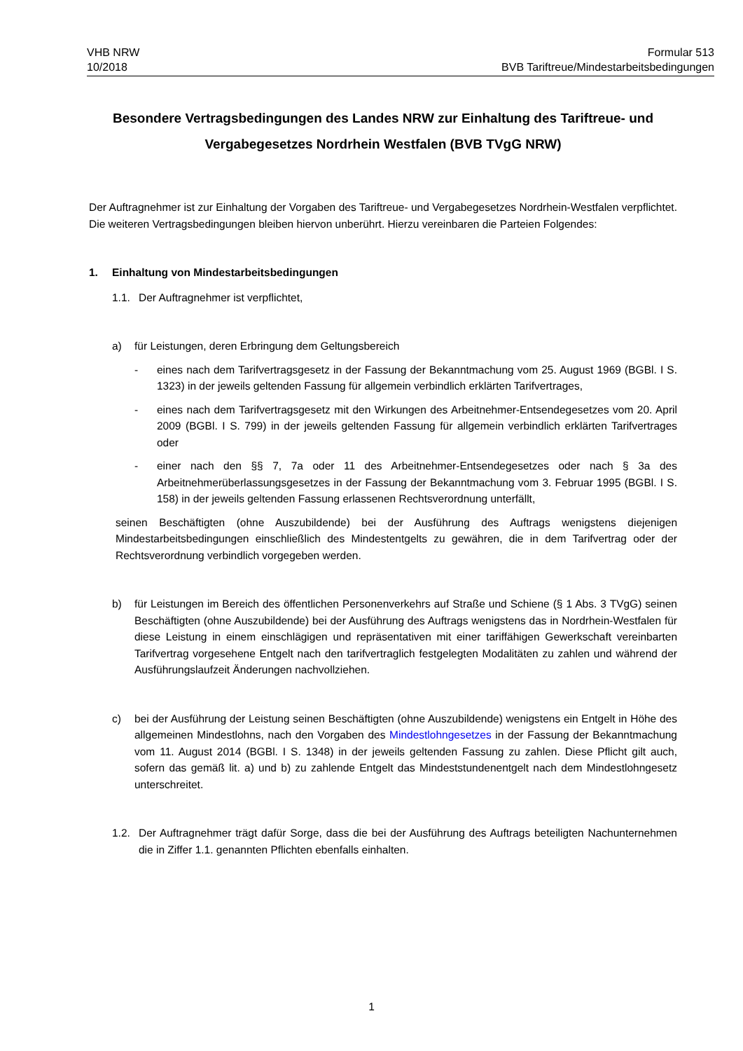VHB NRW
10/2018
Formular 513
BVB Tariftreue/Mindestarbeitsbedingungen
Besondere Vertragsbedingungen des Landes NRW zur Einhaltung des Tariftreue- und Vergabegesetzes Nordrhein Westfalen (BVB TVgG NRW)
Der Auftragnehmer ist zur Einhaltung der Vorgaben des Tariftreue- und Vergabegesetzes Nordrhein-Westfalen verpflichtet. Die weiteren Vertragsbedingungen bleiben hiervon unberührt. Hierzu vereinbaren die Parteien Folgendes:
1. Einhaltung von Mindestarbeitsbedingungen
1.1. Der Auftragnehmer ist verpflichtet,
a) für Leistungen, deren Erbringung dem Geltungsbereich
- eines nach dem Tarifvertragsgesetz in der Fassung der Bekanntmachung vom 25. August 1969 (BGBl. I S. 1323) in der jeweils geltenden Fassung für allgemein verbindlich erklärten Tarifvertrages,
- eines nach dem Tarifvertragsgesetz mit den Wirkungen des Arbeitnehmer-Entsendegesetzes vom 20. April 2009 (BGBl. I S. 799) in der jeweils geltenden Fassung für allgemein verbindlich erklärten Tarifvertrages oder
- einer nach den §§ 7, 7a oder 11 des Arbeitnehmer-Entsendegesetzes oder nach § 3a des Arbeitnehmerüberlassungsgesetzes in der Fassung der Bekanntmachung vom 3. Februar 1995 (BGBl. I S. 158) in der jeweils geltenden Fassung erlassenen Rechtsverordnung unterfällt,
seinen Beschäftigten (ohne Auszubildende) bei der Ausführung des Auftrags wenigstens diejenigen Mindestarbeitsbedingungen einschließlich des Mindestentgelts zu gewähren, die in dem Tarifvertrag oder der Rechtsverordnung verbindlich vorgegeben werden.
b) für Leistungen im Bereich des öffentlichen Personenverkehrs auf Straße und Schiene (§ 1 Abs. 3 TVgG) seinen Beschäftigten (ohne Auszubildende) bei der Ausführung des Auftrags wenigstens das in Nordrhein-Westfalen für diese Leistung in einem einschlägigen und repräsentativen mit einer tariffähigen Gewerkschaft vereinbarten Tarifvertrag vorgesehene Entgelt nach den tarifvertraglich festgelegten Modalitäten zu zahlen und während der Ausführungslaufzeit Änderungen nachvollziehen.
c) bei der Ausführung der Leistung seinen Beschäftigten (ohne Auszubildende) wenigstens ein Entgelt in Höhe des allgemeinen Mindestlohns, nach den Vorgaben des Mindestlohngesetzes in der Fassung der Bekanntmachung vom 11. August 2014 (BGBl. I S. 1348) in der jeweils geltenden Fassung zu zahlen. Diese Pflicht gilt auch, sofern das gemäß lit. a) und b) zu zahlende Entgelt das Mindeststundenentgelt nach dem Mindestlohngesetz unterschreitet.
1.2. Der Auftragnehmer trägt dafür Sorge, dass die bei der Ausführung des Auftrags beteiligten Nachunternehmen die in Ziffer 1.1. genannten Pflichten ebenfalls einhalten.
1